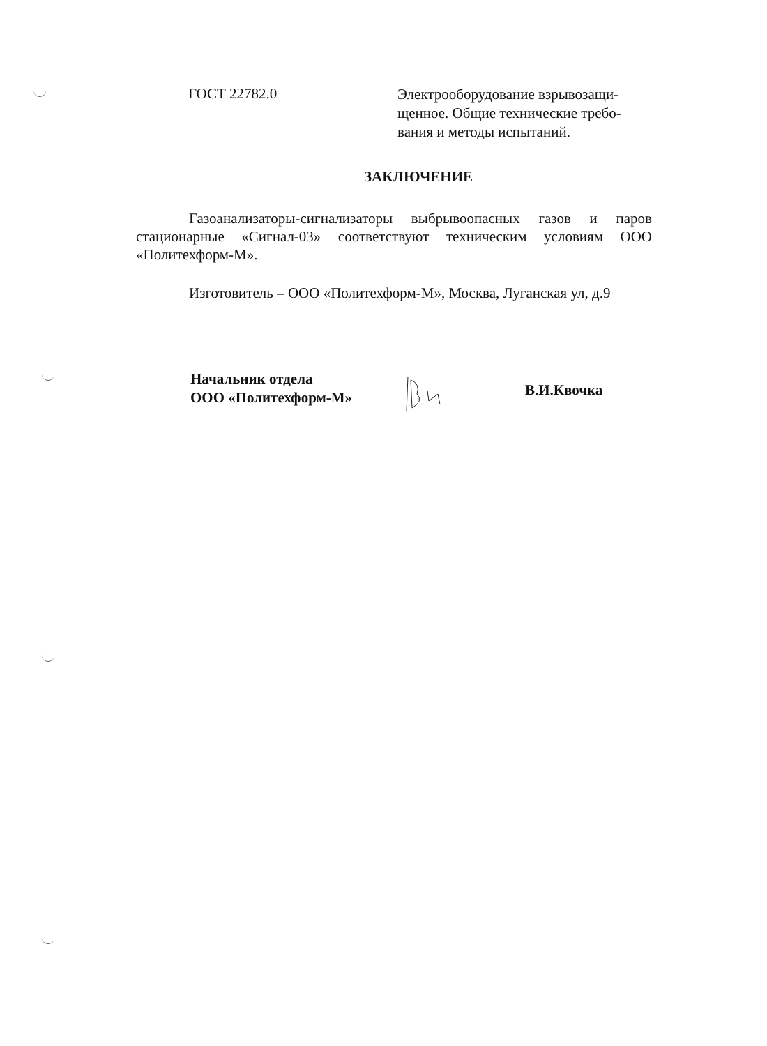ГОСТ 22782.0
Электрооборудование взрывозащи-щенное. Общие технические требо-вания и методы испытаний.
ЗАКЛЮЧЕНИЕ
Газоанализаторы-сигнализаторы выбрывоопасных газов и паров стационарные «Сигнал-03» соответствуют техническим условиям ООО «Политехформ-М».
Изготовитель – ООО «Политехформ-М», Москва, Луганская ул, д.9
Начальник отдела
ООО «Политехформ-М»
В.И.Квочка